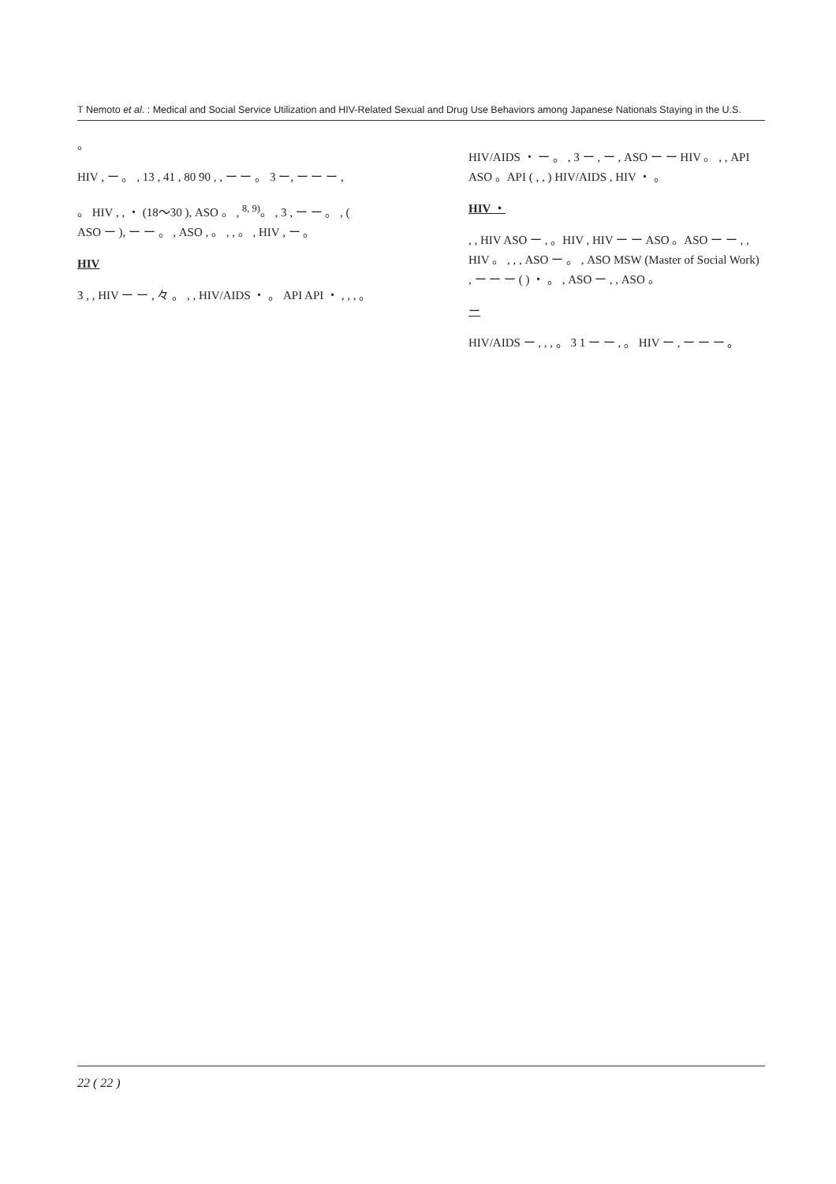T Nemoto et al. : Medical and Social Service Utilization and HIV-Related Sexual and Drug Use Behaviors among Japanese Nationals Staying in the U.S.
。
HIV , ー 。 , 13 , 41 , 80 90 , , ー ー 。 3 ー, ー ー ー ,
。 HIV , , ・ (18〜30 ), ASO 。 , <sup>8, 9)</sup>。 , 3 , ー ー 。 , ( ASO ー ), ー ー 。 , ASO , 。 , , 。 , HIV , ー 。
HIV
3 , , HIV ー ー , 々 。 , , HIV/AIDS ・ 。 API API ・ , , , 。
HIV/AIDS ・ ー 。 , 3 ー , ー , ASO ー ー HIV 。 , , API ASO 。API ( , , ) HIV/AIDS , HIV ・ 。
HIV ・
, , HIV ASO ー , 。HIV , HIV ー ー ASO 。ASO ー ー , , HIV 。 , , , ASO ー 。 , ASO MSW (Master of Social Work) , ー ー ー ( ) ・ 。 , ASO ー , , ASO 。
ー
HIV/AIDS ー , , , 。 3 1 ー ー , 。 HIV ー , ー ー ー 。
22 ( 22 )